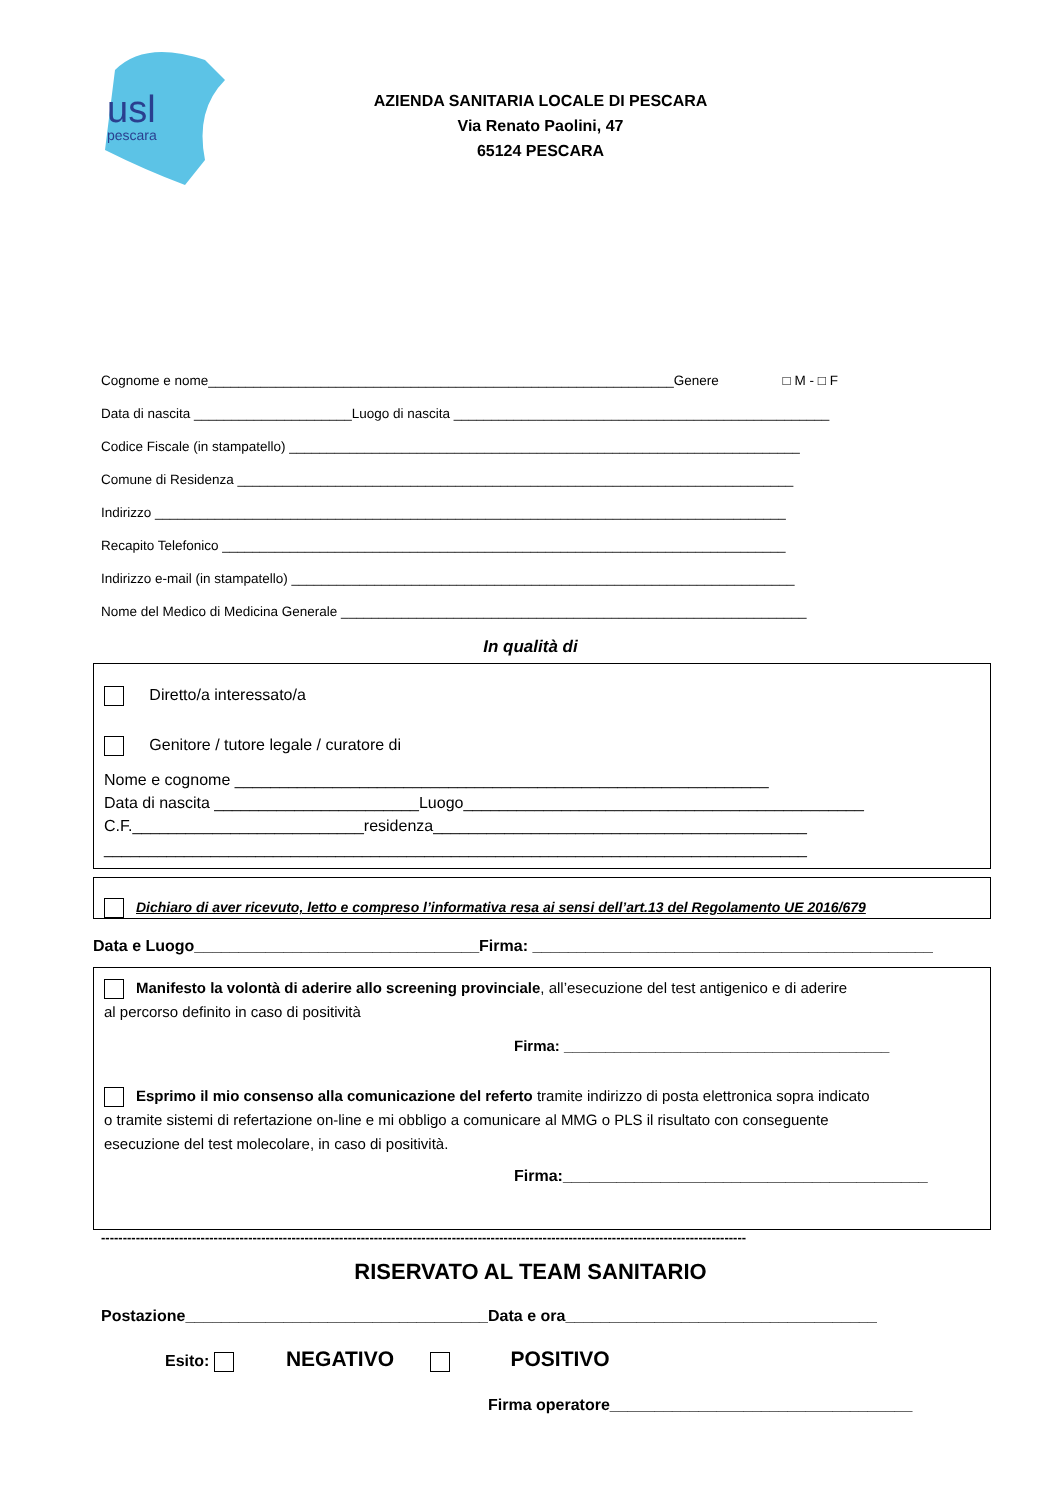usl
pescara
AZIENDA SANITARIA LOCALE DI PESCARA
Via Renato Paolini, 47
65124 PESCARA
Cognome e nome______________________________________________________________Genere □ M - □ F
Data di nascita _____________________Luogo di nascita __________________________________________________
Codice Fiscale (in stampatello) ____________________________________________________________________
Comune di Residenza __________________________________________________________________________
Indirizzo ____________________________________________________________________________________
Recapito Telefonico ___________________________________________________________________________
Indirizzo e-mail (in stampatello) ___________________________________________________________________
Nome del Medico di Medicina Generale ______________________________________________________________
In qualità di
Diretto/a interessato/a
Genitore / tutore legale / curatore di
Nome e cognome ____________________________________________________________
Data di nascita _______________________Luogo_____________________________________________
C.F.__________________________residenza__________________________________________
_______________________________________________________________________________
Dichiaro di aver ricevuto, letto e compreso l’informativa resa ai sensi dell’art.13 del Regolamento UE 2016/679
Data e Luogo________________________________Firma: _____________________________________________
Manifesto la volontà di aderire allo screening provinciale, all’esecuzione del test antigenico e di aderire
al percorso definito in caso di positività
Firma: _______________________________________
Esprimo il mio consenso alla comunicazione del referto tramite indirizzo di posta elettronica sopra indicato
o tramite sistemi di refertazione on-line e mi obbligo a comunicare al MMG o PLS il risultato con conseguente
esecuzione del test molecolare, in caso di positività.
Firma:_________________________________________
-----------------------------------------------------------------------------------------------------------------------------------------------------
RISERVATO AL TEAM SANITARIO
Postazione__________________________________Data e ora___________________________________
Esito: NEGATIVO POSITIVO
Firma operatore__________________________________